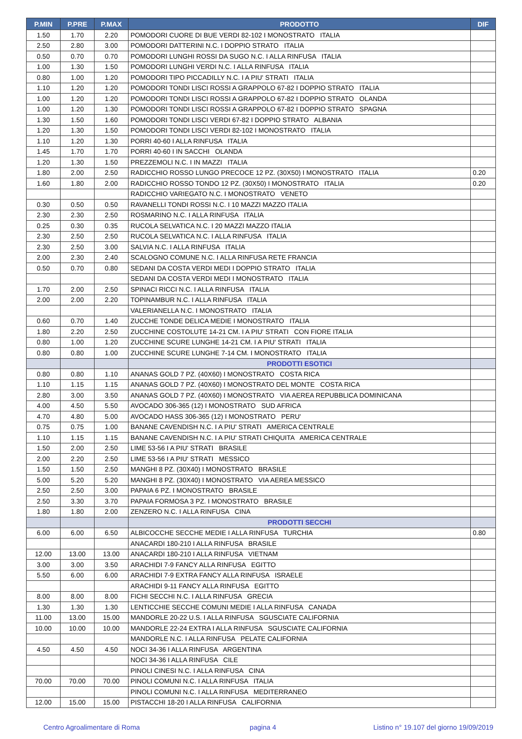| P.MIN | P.PRE | P.MAX | PRODOTTO | DIF |
| --- | --- | --- | --- | --- |
| 1.50 | 1.70 | 2.20 | POMODORI CUORE DI BUE VERDI 82-102 I MONOSTRATO ITALIA | |
| 2.50 | 2.80 | 3.00 | POMODORI DATTERINI N.C. I DOPPIO STRATO ITALIA | |
| 0.50 | 0.70 | 0.70 | POMODORI LUNGHI ROSSI DA SUGO N.C. I ALLA RINFUSA ITALIA | |
| 1.00 | 1.30 | 1.50 | POMODORI LUNGHI VERDI N.C. I ALLA RINFUSA ITALIA | |
| 0.80 | 1.00 | 1.20 | POMODORI TIPO PICCADILLY N.C. I A PIU' STRATI ITALIA | |
| 1.10 | 1.20 | 1.20 | POMODORI TONDI LISCI ROSSI A GRAPPOLO 67-82 I DOPPIO STRATO ITALIA | |
| 1.00 | 1.20 | 1.20 | POMODORI TONDI LISCI ROSSI A GRAPPOLO 67-82 I DOPPIO STRATO OLANDA | |
| 1.00 | 1.20 | 1.30 | POMODORI TONDI LISCI ROSSI A GRAPPOLO 67-82 I DOPPIO STRATO SPAGNA | |
| 1.30 | 1.50 | 1.60 | POMODORI TONDI LISCI VERDI 67-82 I DOPPIO STRATO ALBANIA | |
| 1.20 | 1.30 | 1.50 | POMODORI TONDI LISCI VERDI 82-102 I MONOSTRATO ITALIA | |
| 1.10 | 1.20 | 1.30 | PORRI 40-60 I ALLA RINFUSA ITALIA | |
| 1.45 | 1.70 | 1.70 | PORRI 40-60 I IN SACCHI OLANDA | |
| 1.20 | 1.30 | 1.50 | PREZZEMOLI N.C. I IN MAZZI ITALIA | |
| 1.80 | 2.00 | 2.50 | RADICCHIO ROSSO LUNGO PRECOCE 12 PZ. (30X50) I MONOSTRATO ITALIA | 0.20 |
| 1.60 | 1.80 | 2.00 | RADICCHIO ROSSO TONDO 12 PZ. (30X50) I MONOSTRATO ITALIA | 0.20 |
| | | | RADICCHIO VARIEGATO N.C. I MONOSTRATO VENETO | |
| 0.30 | 0.50 | 0.50 | RAVANELLI TONDI ROSSI N.C. I 10 MAZZI MAZZO ITALIA | |
| 2.30 | 2.30 | 2.50 | ROSMARINO N.C. I ALLA RINFUSA ITALIA | |
| 0.25 | 0.30 | 0.35 | RUCOLA SELVATICA N.C. I 20 MAZZI MAZZO ITALIA | |
| 2.30 | 2.50 | 2.50 | RUCOLA SELVATICA N.C. I ALLA RINFUSA ITALIA | |
| 2.30 | 2.50 | 3.00 | SALVIA N.C. I ALLA RINFUSA ITALIA | |
| 2.00 | 2.30 | 2.40 | SCALOGNO COMUNE N.C. I ALLA RINFUSA RETE FRANCIA | |
| 0.50 | 0.70 | 0.80 | SEDANI DA COSTA VERDI MEDI I DOPPIO STRATO ITALIA | |
| | | | SEDANI DA COSTA VERDI MEDI I MONOSTRATO ITALIA | |
| 1.70 | 2.00 | 2.50 | SPINACI RICCI N.C. I ALLA RINFUSA ITALIA | |
| 2.00 | 2.00 | 2.20 | TOPINAMBUR N.C. I ALLA RINFUSA ITALIA | |
| | | | VALERIANELLA N.C. I MONOSTRATO ITALIA | |
| 0.60 | 0.70 | 1.40 | ZUCCHE TONDE DELICA MEDIE I MONOSTRATO ITALIA | |
| 1.80 | 2.20 | 2.50 | ZUCCHINE COSTOLUTE 14-21 CM. I A PIU' STRATI CON FIORE ITALIA | |
| 0.80 | 1.00 | 1.20 | ZUCCHINE SCURE LUNGHE 14-21 CM. I A PIU' STRATI ITALIA | |
| 0.80 | 0.80 | 1.00 | ZUCCHINE SCURE LUNGHE 7-14 CM. I MONOSTRATO ITALIA | |
| | | | PRODOTTI ESOTICI | |
| 0.80 | 0.80 | 1.10 | ANANAS GOLD 7 PZ. (40X60) I MONOSTRATO COSTA RICA | |
| 1.10 | 1.15 | 1.15 | ANANAS GOLD 7 PZ. (40X60) I MONOSTRATO DEL MONTE COSTA RICA | |
| 2.80 | 3.00 | 3.50 | ANANAS GOLD 7 PZ. (40X60) I MONOSTRATO VIA AEREA REPUBBLICA DOMINICANA | |
| 4.00 | 4.50 | 5.50 | AVOCADO 306-365 (12) I MONOSTRATO SUD AFRICA | |
| 4.70 | 4.80 | 5.00 | AVOCADO HASS 306-365 (12) I MONOSTRATO PERU' | |
| 0.75 | 0.75 | 1.00 | BANANE CAVENDISH N.C. I A PIU' STRATI AMERICA CENTRALE | |
| 1.10 | 1.15 | 1.15 | BANANE CAVENDISH N.C. I A PIU' STRATI CHIQUITA AMERICA CENTRALE | |
| 1.50 | 2.00 | 2.50 | LIME 53-56 I A PIU' STRATI BRASILE | |
| 2.00 | 2.20 | 2.50 | LIME 53-56 I A PIU' STRATI MESSICO | |
| 1.50 | 1.50 | 2.50 | MANGHI 8 PZ. (30X40) I MONOSTRATO BRASILE | |
| 5.00 | 5.20 | 5.20 | MANGHI 8 PZ. (30X40) I MONOSTRATO VIA AEREA MESSICO | |
| 2.50 | 2.50 | 3.00 | PAPAIA 6 PZ. I MONOSTRATO BRASILE | |
| 2.50 | 3.30 | 3.70 | PAPAIA FORMOSA 3 PZ. I MONOSTRATO BRASILE | |
| 1.80 | 1.80 | 2.00 | ZENZERO N.C. I ALLA RINFUSA CINA | |
| | | | PRODOTTI SECCHI | |
| 6.00 | 6.00 | 6.50 | ALBICOCCHE SECCHE MEDIE I ALLA RINFUSA TURCHIA | 0.80 |
| | | | ANACARDI 180-210 I ALLA RINFUSA BRASILE | |
| 12.00 | 13.00 | 13.00 | ANACARDI 180-210 I ALLA RINFUSA VIETNAM | |
| 3.00 | 3.00 | 3.50 | ARACHIDI 7-9 FANCY ALLA RINFUSA EGITTO | |
| 5.50 | 6.00 | 6.00 | ARACHIDI 7-9 EXTRA FANCY ALLA RINFUSA ISRAELE | |
| | | | ARACHIDI 9-11 FANCY ALLA RINFUSA EGITTO | |
| 8.00 | 8.00 | 8.00 | FICHI SECCHI N.C. I ALLA RINFUSA GRECIA | |
| 1.30 | 1.30 | 1.30 | LENTICCHIE SECCHE COMUNI MEDIE I ALLA RINFUSA CANADA | |
| 11.00 | 13.00 | 15.00 | MANDORLE 20-22 U.S. I ALLA RINFUSA SGUSCIATE CALIFORNIA | |
| 10.00 | 10.00 | 10.00 | MANDORLE 22-24 EXTRA I ALLA RINFUSA SGUSCIATE CALIFORNIA | |
| | | | MANDORLE N.C. I ALLA RINFUSA PELATE CALIFORNIA | |
| 4.50 | 4.50 | 4.50 | NOCI 34-36 I ALLA RINFUSA ARGENTINA | |
| | | | NOCI 34-36 I ALLA RINFUSA CILE | |
| | | | PINOLI CINESI N.C. I ALLA RINFUSA CINA | |
| 70.00 | 70.00 | 70.00 | PINOLI COMUNI N.C. I ALLA RINFUSA ITALIA | |
| | | | PINOLI COMUNI N.C. I ALLA RINFUSA MEDITERRANEO | |
| 12.00 | 15.00 | 15.00 | PISTACCHI 18-20 I ALLA RINFUSA CALIFORNIA | |
Centro Agroalimentare di Roma pagina 4 Listino n° 19.107 del giorno 19/09/2019